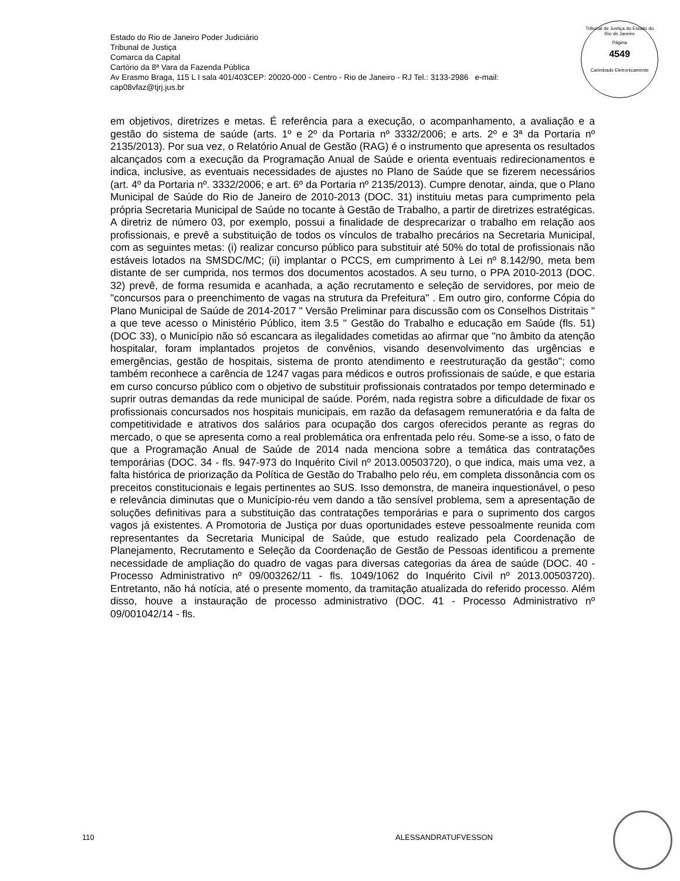Estado do Rio de Janeiro Poder Judiciário
Tribunal de Justiça
Comarca da Capital
Cartório da 8ª Vara da Fazenda Pública
Av Erasmo Braga, 115 L I sala 401/403CEP: 20020-000 - Centro - Rio de Janeiro - RJ Tel.: 3133-2986 e-mail:
cap08vfaz@tjrj.jus.br
Tribunal de Justiça do Estado do Rio de Janeiro
Página
4549
Carimbado Eletronicamente
em objetivos, diretrizes e metas. É referência para a execução, o acompanhamento, a avaliação e a gestão do sistema de saúde (arts. 1º e 2º da Portaria nº 3332/2006; e arts. 2º e 3ª da Portaria nº 2135/2013). Por sua vez, o Relatório Anual de Gestão (RAG) é o instrumento que apresenta os resultados alcançados com a execução da Programação Anual de Saúde e orienta eventuais redirecionamentos e indica, inclusive, as eventuais necessidades de ajustes no Plano de Saúde que se fizerem necessários (art. 4º da Portaria nº. 3332/2006; e art. 6º da Portaria nº 2135/2013). Cumpre denotar, ainda, que o Plano Municipal de Saúde do Rio de Janeiro de 2010-2013 (DOC. 31) instituiu metas para cumprimento pela própria Secretaria Municipal de Saúde no tocante à Gestão de Trabalho, a partir de diretrizes estratégicas. A diretriz de número 03, por exemplo, possui a finalidade de desprecarizar o trabalho em relação aos profissionais, e prevê a substituição de todos os vínculos de trabalho precários na Secretaria Municipal, com as seguintes metas: (i) realizar concurso público para substituir até 50% do total de profissionais não estáveis lotados na SMSDC/MC; (ii) implantar o PCCS, em cumprimento à Lei nº 8.142/90, meta bem distante de ser cumprida, nos termos dos documentos acostados. A seu turno, o PPA 2010-2013 (DOC. 32) prevê, de forma resumida e acanhada, a ação recrutamento e seleção de servidores, por meio de "concursos para o preenchimento de vagas na strutura da Prefeitura" . Em outro giro, conforme Cópia do Plano Municipal de Saúde de 2014-2017 " Versão Preliminar para discussão com os Conselhos Distritais " a que teve acesso o Ministério Público, item 3.5 " Gestão do Trabalho e educação em Saúde (fls. 51) (DOC 33), o Município não só escancara as ilegalidades cometidas ao afirmar que "no âmbito da atenção hospitalar, foram implantados projetos de convênios, visando desenvolvimento das urgências e emergências, gestão de hospitais, sistema de pronto atendimento e reestruturação da gestão"; como também reconhece a carência de 1247 vagas para médicos e outros profissionais de saúde, e que estaria em curso concurso público com o objetivo de substituir profissionais contratados por tempo determinado e suprir outras demandas da rede municipal de saúde. Porém, nada registra sobre a dificuldade de fixar os profissionais concursados nos hospitais municipais, em razão da defasagem remuneratória e da falta de competitividade e atrativos dos salários para ocupação dos cargos oferecidos perante as regras do mercado, o que se apresenta como a real problemática ora enfrentada pelo réu. Some-se a isso, o fato de que a Programação Anual de Saúde de 2014 nada menciona sobre a temática das contratações temporárias (DOC. 34 - fls. 947-973 do Inquérito Civil nº 2013.00503720), o que indica, mais uma vez, a falta histórica de priorização da Política de Gestão do Trabalho pelo réu, em completa dissonância com os preceitos constitucionais e legais pertinentes ao SUS. Isso demonstra, de maneira inquestionável, o peso e relevância diminutas que o Município-réu vem dando a tão sensível problema, sem a apresentação de soluções definitivas para a substituição das contratações temporárias e para o suprimento dos cargos vagos já existentes. A Promotoria de Justiça por duas oportunidades esteve pessoalmente reunida com representantes da Secretaria Municipal de Saúde, que estudo realizado pela Coordenação de Planejamento, Recrutamento e Seleção da Coordenação de Gestão de Pessoas identificou a premente necessidade de ampliação do quadro de vagas para diversas categorias da área de saúde (DOC. 40 - Processo Administrativo nº 09/003262/11 - fls. 1049/1062 do Inquérito Civil nº 2013.00503720). Entretanto, não há notícia, até o presente momento, da tramitação atualizada do referido processo. Além disso, houve a instauração de processo administrativo (DOC. 41 - Processo Administrativo nº 09/001042/14 - fls.
110 ALESSANDRATUFVESSON